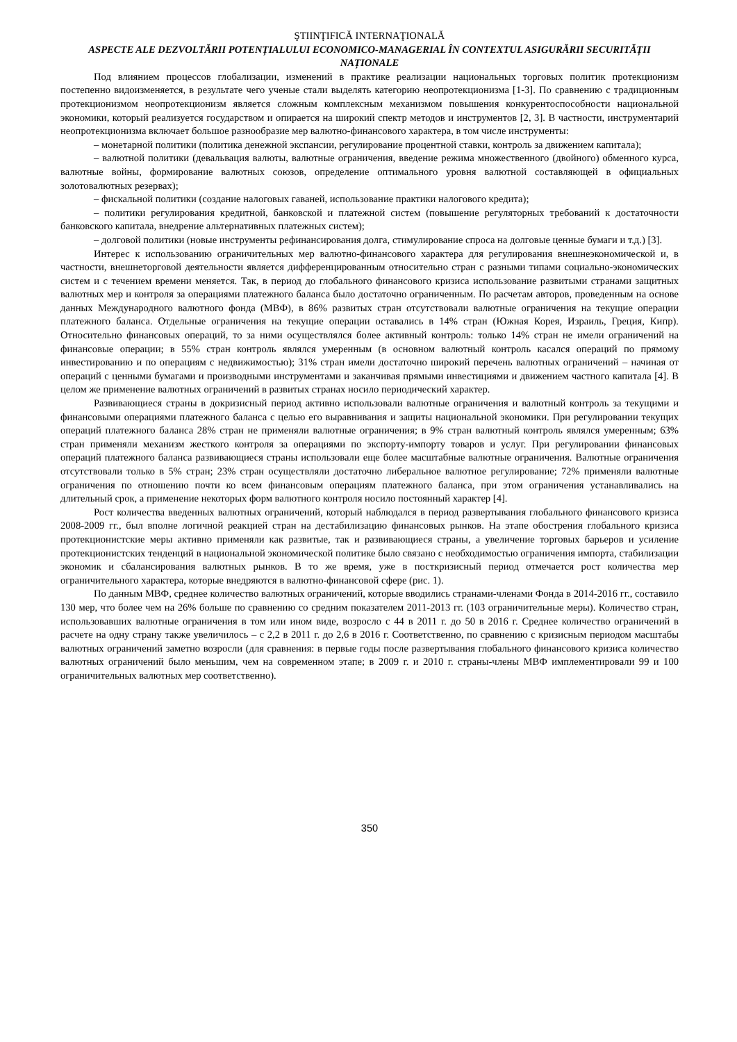ŞTIINŢIFICĂ INTERNAŢIONALĂ
ASPECTE ALE DEZVOLTĂRII POTENȚIALULUI ECONOMICO-MANAGERIAL ÎN CONTEXTUL ASIGURĂRII SECURITĂȚII NAȚIONALE
Под влиянием процессов глобализации, изменений в практике реализации национальных торговых политик протекционизм постепенно видоизменяется, в результате чего ученые стали выделять категорию неопротекционизма [1-3]. По сравнению с традиционным протекционизмом неопротекционизм является сложным комплексным механизмом повышения конкурентоспособности национальной экономики, который реализуется государством и опирается на широкий спектр методов и инструментов [2, 3]. В частности, инструментарий неопротекционизма включает большое разнообразие мер валютно-финансового характера, в том числе инструменты:
– монетарной политики (политика денежной экспансии, регулирование процентной ставки, контроль за движением капитала);
– валютной политики (девальвация валюты, валютные ограничения, введение режима множественного (двойного) обменного курса, валютные войны, формирование валютных союзов, определение оптимального уровня валютной составляющей в официальных золотовалютных резервах);
– фискальной политики (создание налоговых гаваней, использование практики налогового кредита);
– политики регулирования кредитной, банковской и платежной систем (повышение регуляторных требований к достаточности банковского капитала, внедрение альтернативных платежных систем);
– долговой политики (новые инструменты рефинансирования долга, стимулирование спроса на долговые ценные бумаги и т.д.) [3].
Интерес к использованию ограничительных мер валютно-финансового характера для регулирования внешнеэкономической и, в частности, внешнеторговой деятельности является дифференцированным относительно стран с разными типами социально-экономических систем и с течением времени меняется. Так, в период до глобального финансового кризиса использование развитыми странами защитных валютных мер и контроля за операциями платежного баланса было достаточно ограниченным. По расчетам авторов, проведенным на основе данных Международного валютного фонда (МВФ), в 86% развитых стран отсутствовали валютные ограничения на текущие операции платежного баланса. Отдельные ограничения на текущие операции оставались в 14% стран (Южная Корея, Израиль, Греция, Кипр). Относительно финансовых операций, то за ними осуществлялся более активный контроль: только 14% стран не имели ограничений на финансовые операции; в 55% стран контроль являлся умеренным (в основном валютный контроль касался операций по прямому инвестированию и по операциям с недвижимостью); 31% стран имели достаточно широкий перечень валютных ограничений – начиная от операций с ценными бумагами и производными инструментами и заканчивая прямыми инвестициями и движением частного капитала [4]. В целом же применение валютных ограничений в развитых странах носило периодический характер.
Развивающиеся страны в докризисный период активно использовали валютные ограничения и валютный контроль за текущими и финансовыми операциями платежного баланса с целью его выравнивания и защиты национальной экономики. При регулировании текущих операций платежного баланса 28% стран не применяли валютные ограничения; в 9% стран валютный контроль являлся умеренным; 63% стран применяли механизм жесткого контроля за операциями по экспорту-импорту товаров и услуг. При регулировании финансовых операций платежного баланса развивающиеся страны использовали еще более масштабные валютные ограничения. Валютные ограничения отсутствовали только в 5% стран; 23% стран осуществляли достаточно либеральное валютное регулирование; 72% применяли валютные ограничения по отношению почти ко всем финансовым операциям платежного баланса, при этом ограничения устанавливались на длительный срок, а применение некоторых форм валютного контроля носило постоянный характер [4].
Рост количества введенных валютных ограничений, который наблюдался в период развертывания глобального финансового кризиса 2008-2009 гг., был вполне логичной реакцией стран на дестабилизацию финансовых рынков. На этапе обострения глобального кризиса протекционистские меры активно применяли как развитые, так и развивающиеся страны, а увеличение торговых барьеров и усиление протекционистских тенденций в национальной экономической политике было связано с необходимостью ограничения импорта, стабилизации экономик и сбалансирования валютных рынков. В то же время, уже в посткризисный период отмечается рост количества мер ограничительного характера, которые внедряются в валютно-финансовой сфере (рис. 1).
По данным МВФ, среднее количество валютных ограничений, которые вводились странами-членами Фонда в 2014-2016 гг., составило 130 мер, что более чем на 26% больше по сравнению со средним показателем 2011-2013 гг. (103 ограничительные меры). Количество стран, использовавших валютные ограничения в том или ином виде, возросло с 44 в 2011 г. до 50 в 2016 г. Среднее количество ограничений в расчете на одну страну также увеличилось – с 2,2 в 2011 г. до 2,6 в 2016 г. Соответственно, по сравнению с кризисным периодом масштабы валютных ограничений заметно возросли (для сравнения: в первые годы после развертывания глобального финансового кризиса количество валютных ограничений было меньшим, чем на современном этапе; в 2009 г. и 2010 г. страны-члены МВФ имплементировали 99 и 100 ограничительных валютных мер соответственно).
350